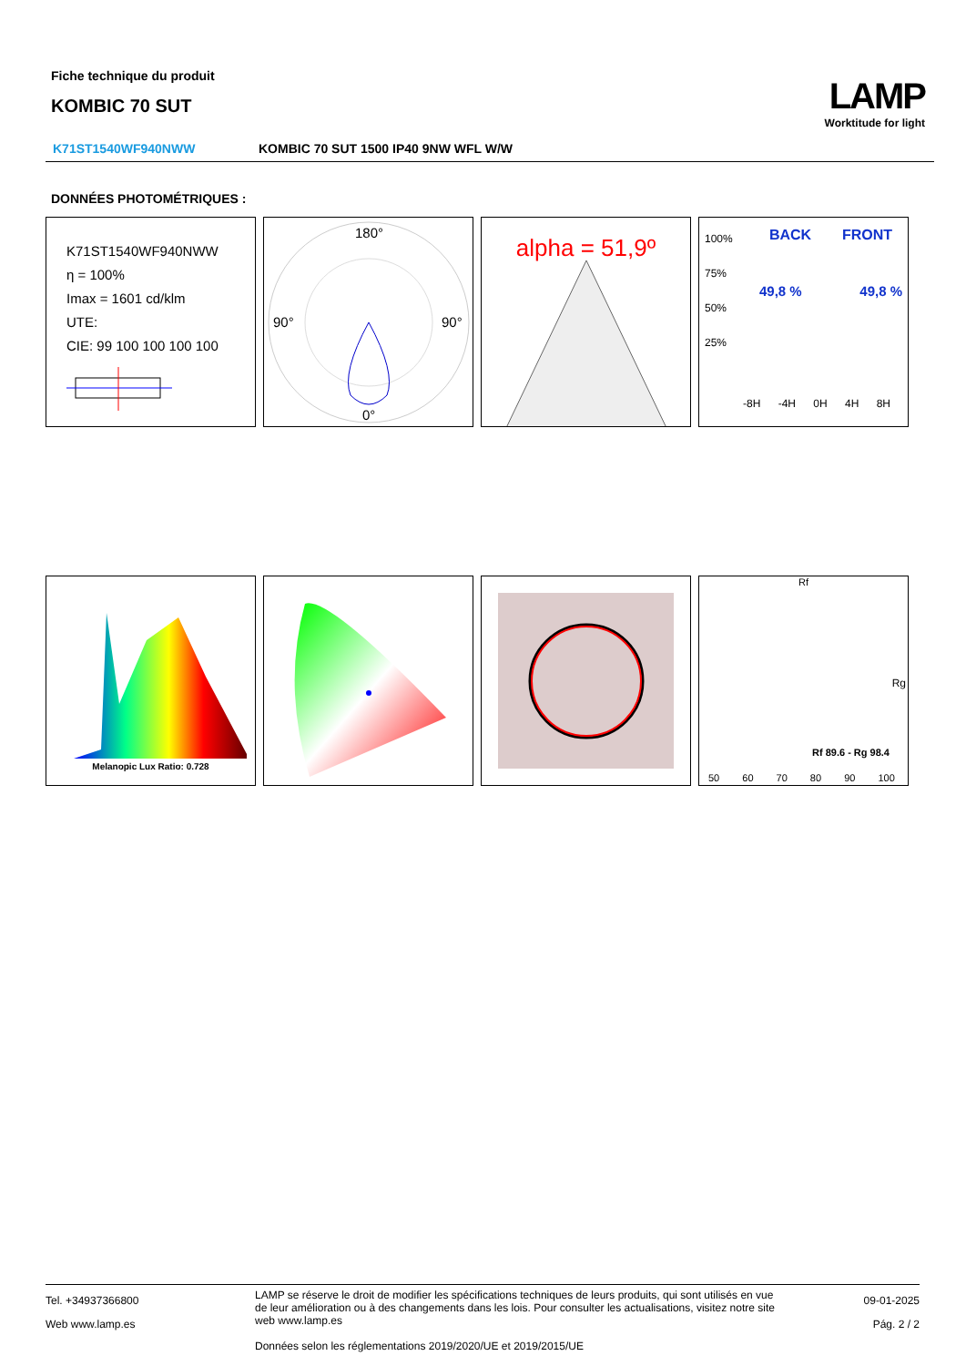Fiche technique du produit
KOMBIC 70 SUT
LAMP
Worktitude for light
K71ST1540WF940NWW KOMBIC 70 SUT 1500 IP40 9NW WFL W/W
DONNÉES PHOTOMÉTRIQUES :
K71ST1540WF940NWW
η = 100%
Imax = 1601 cd/klm
UTE:
CIE: 99 100 100 100 100
180°
90°
90°
0°
alpha = 51,9º
BACK FRONT
49,8 % 49,8 %
100%
75%
50%
25%
-8H -4H 0H 4H 8H
Melanopic Lux Ratio: 0.728
Rf
Rf 89.6 - Rg 98.4
Rg
50 60 70 80 90 100
Tel. +34937366800
Web www.lamp.es
LAMP se réserve le droit de modifier les spécifications techniques de leurs produits, qui sont utilisés en vue de leur amélioration ou à des changements dans les lois. Pour consulter les actualisations, visitez notre site web www.lamp.es
Données selon les réglementations 2019/2020/UE et 2019/2015/UE
09-01-2025
Pág. 2 / 2